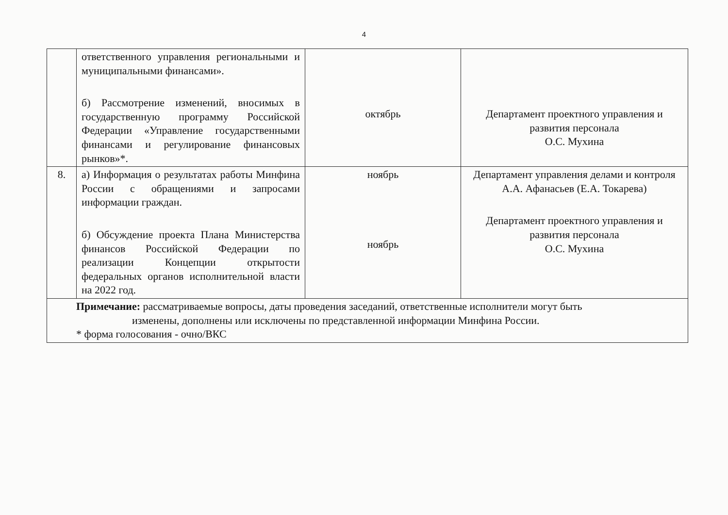4
| | ответственного управления региональными и муниципальными финансами». б) Рассмотрение изменений, вносимых в государственную программу Российской Федерации «Управление государственными финансами и регулирование финансовых рынков»*. | октябрь | Департамент проектного управления и развития персонала О.С. Мухина |
| 8. | а) Информация о результатах работы Минфина России с обращениями и запросами информации граждан. б) Обсуждение проекта Плана Министерства финансов Российской Федерации по реализации Концепции открытости федеральных органов исполнительной власти на 2022 год. | ноябрь ноябрь | Департамент управления делами и контроля А.А. Афанасьев (Е.А. Токарева) Департамент проектного управления и развития персонала О.С. Мухина |
| Примечание: рассматриваемые вопросы, даты проведения заседаний, ответственные исполнители могут быть изменены, дополнены или исключены по представленной информации Минфина России. * форма голосования - очно/ВКС | | | |